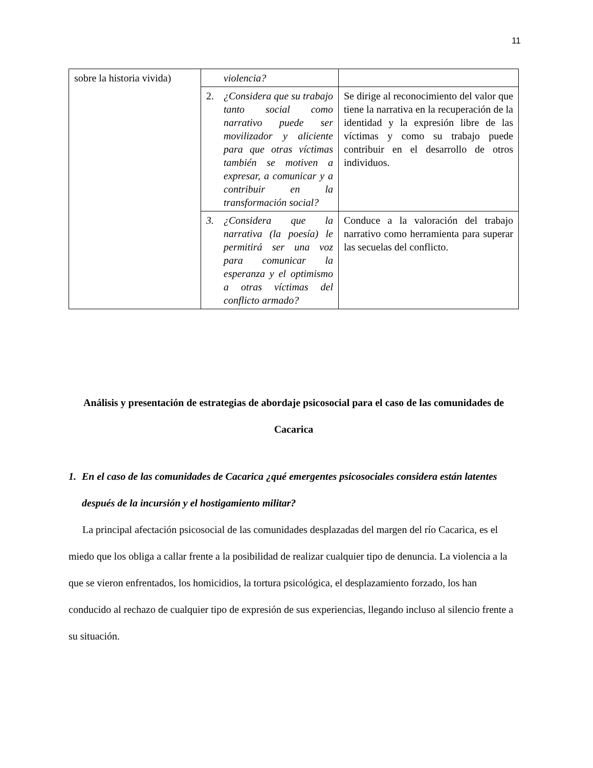11
| sobre la historia vivida) | violencia? | |
| | 2. ¿Considera que su trabajo tanto social como narrativo puede ser movilizador y aliciente para que otras víctimas también se motiven a expresar, a comunicar y a contribuir en la transformación social? | Se dirige al reconocimiento del valor que tiene la narrativa en la recuperación de la identidad y la expresión libre de las víctimas y como su trabajo puede contribuir en el desarrollo de otros individuos. |
| | 3. ¿Considera que la narrativa (la poesía) le permitirá ser una voz para comunicar la esperanza y el optimismo a otras víctimas del conflicto armado? | Conduce a la valoración del trabajo narrativo como herramienta para superar las secuelas del conflicto. |
Análisis y presentación de estrategias de abordaje psicosocial para el caso de las comunidades de Cacarica
1. En el caso de las comunidades de Cacarica ¿qué emergentes psicosociales considera están latentes después de la incursión y el hostigamiento militar?
La principal afectación psicosocial de las comunidades desplazadas del margen del río Cacarica, es el miedo que los obliga a callar frente a la posibilidad de realizar cualquier tipo de denuncia. La violencia a la que se vieron enfrentados, los homicidios, la tortura psicológica, el desplazamiento forzado, los han conducido al rechazo de cualquier tipo de expresión de sus experiencias, llegando incluso al silencio frente a su situación.